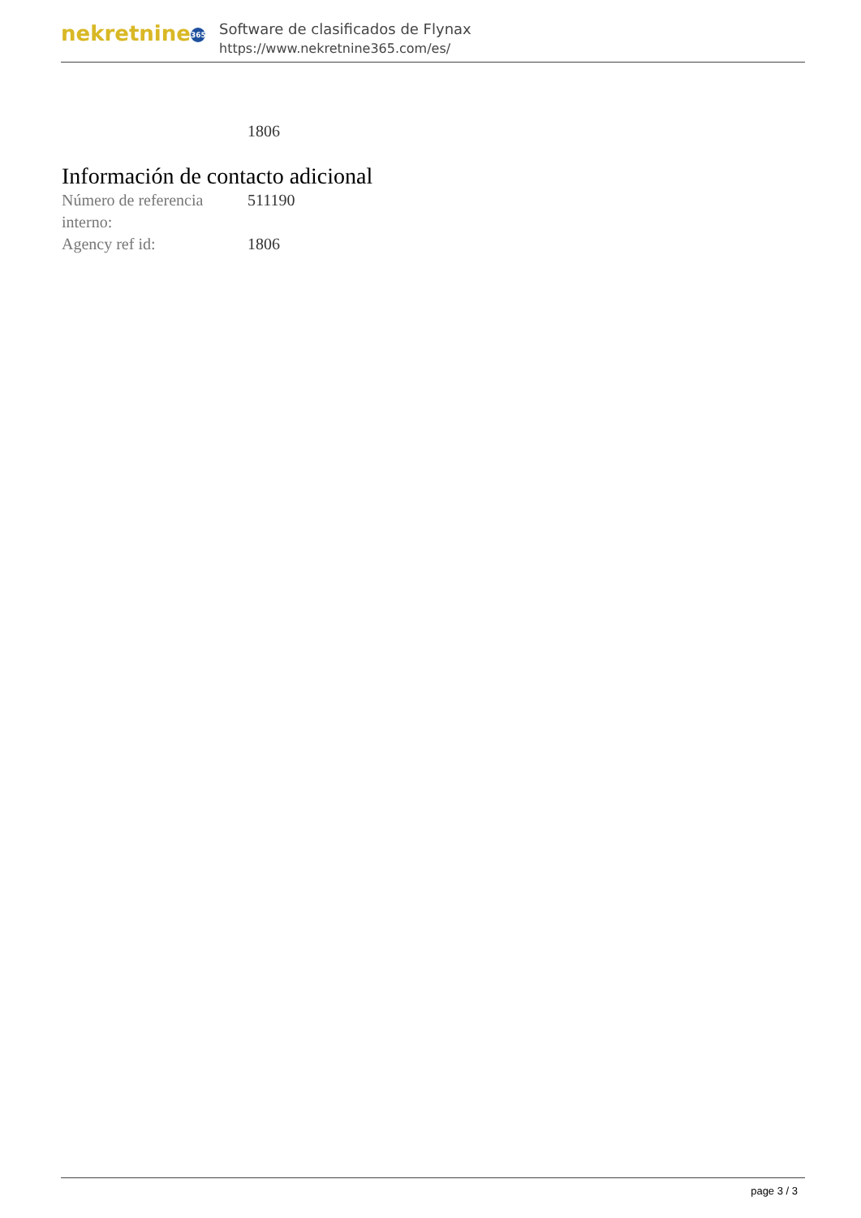nekretnine 365
Software de clasificados de Flynax
https://www.nekretnine365.com/es/
1806
Información de contacto adicional
| Número de referencia interno: | 511190 |
| Agency ref id: | 1806 |
page 3 / 3